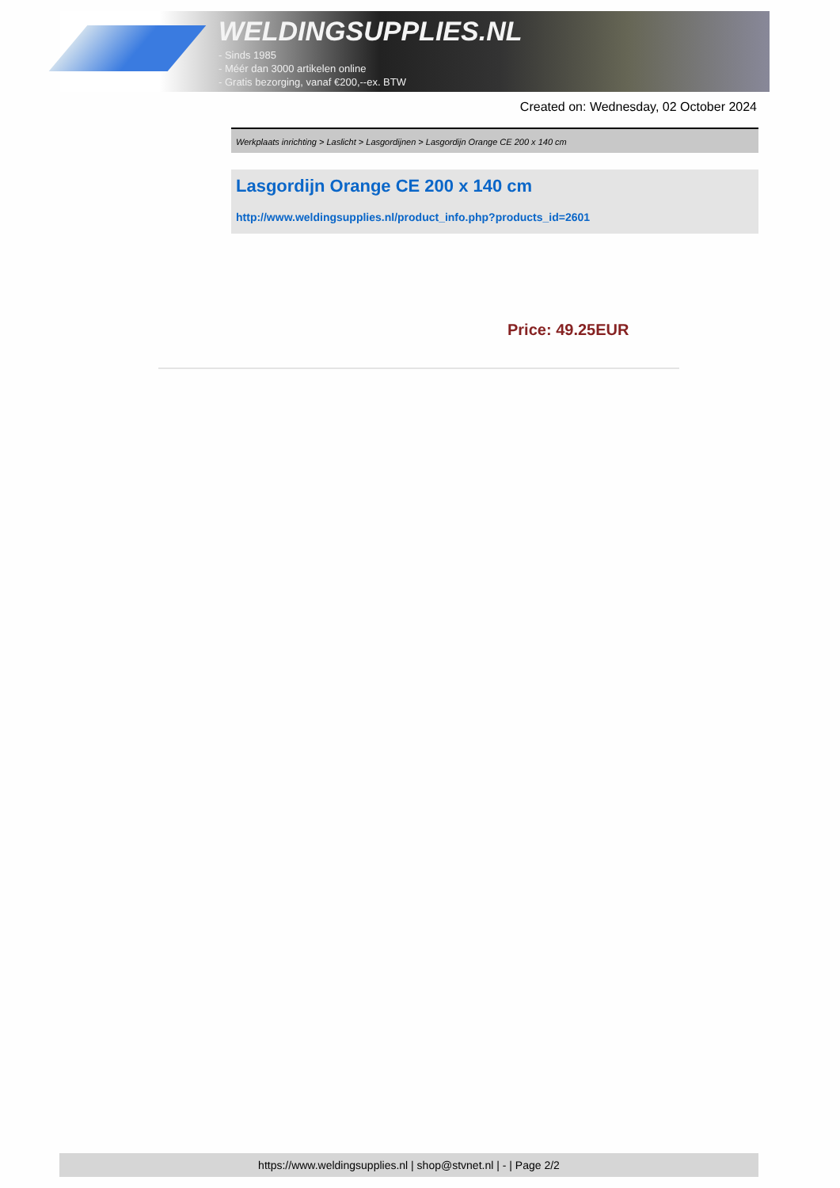WELDINGSUPPLIES.NL
- Sinds 1985
- Méér dan 3000 artikelen online
- Gratis bezorging, vanaf €200,--ex. BTW
Created on: Wednesday, 02 October 2024
Werkplaats inrichting > Laslicht > Lasgordijnen > Lasgordijn Orange CE 200 x 140 cm
Lasgordijn Orange CE 200 x 140 cm
http://www.weldingsupplies.nl/product_info.php?products_id=2601
Price: 49.25EUR
https://www.weldingsupplies.nl | shop@stvnet.nl | - | Page 2/2